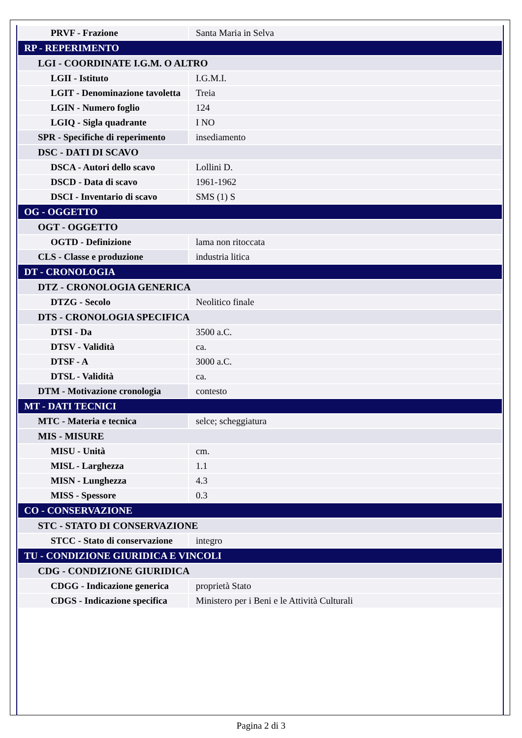| PRVF - Frazione | Santa Maria in Selva |
| RP - REPERIMENTO | |
| LGI - COORDINATE I.G.M. O ALTRO | |
| LGII - Istituto | I.G.M.I. |
| LGIT - Denominazione tavoletta | Treia |
| LGIN - Numero foglio | 124 |
| LGIQ - Sigla quadrante | I NO |
| SPR - Specifiche di reperimento | insediamento |
| DSC - DATI DI SCAVO | |
| DSCA - Autori dello scavo | Lollini D. |
| DSCD - Data di scavo | 1961-1962 |
| DSCI - Inventario di scavo | SMS (1) S |
| OG - OGGETTO | |
| OGT - OGGETTO | |
| OGTD - Definizione | lama non ritoccata |
| CLS - Classe e produzione | industria litica |
| DT - CRONOLOGIA | |
| DTZ - CRONOLOGIA GENERICA | |
| DTZG - Secolo | Neolitico finale |
| DTS - CRONOLOGIA SPECIFICA | |
| DTSI - Da | 3500 a.C. |
| DTSV - Validità | ca. |
| DTSF - A | 3000 a.C. |
| DTSL - Validità | ca. |
| DTM - Motivazione cronologia | contesto |
| MT - DATI TECNICI | |
| MTC - Materia e tecnica | selce; scheggiatura |
| MIS - MISURE | |
| MISU - Unità | cm. |
| MISL - Larghezza | 1.1 |
| MISN - Lunghezza | 4.3 |
| MISS - Spessore | 0.3 |
| CO - CONSERVAZIONE | |
| STC - STATO DI CONSERVAZIONE | |
| STCC - Stato di conservazione | integro |
| TU - CONDIZIONE GIURIDICA E VINCOLI | |
| CDG - CONDIZIONE GIURIDICA | |
| CDGG - Indicazione generica | proprietà Stato |
| CDGS - Indicazione specifica | Ministero per i Beni e le Attività Culturali |
Pagina 2 di 3